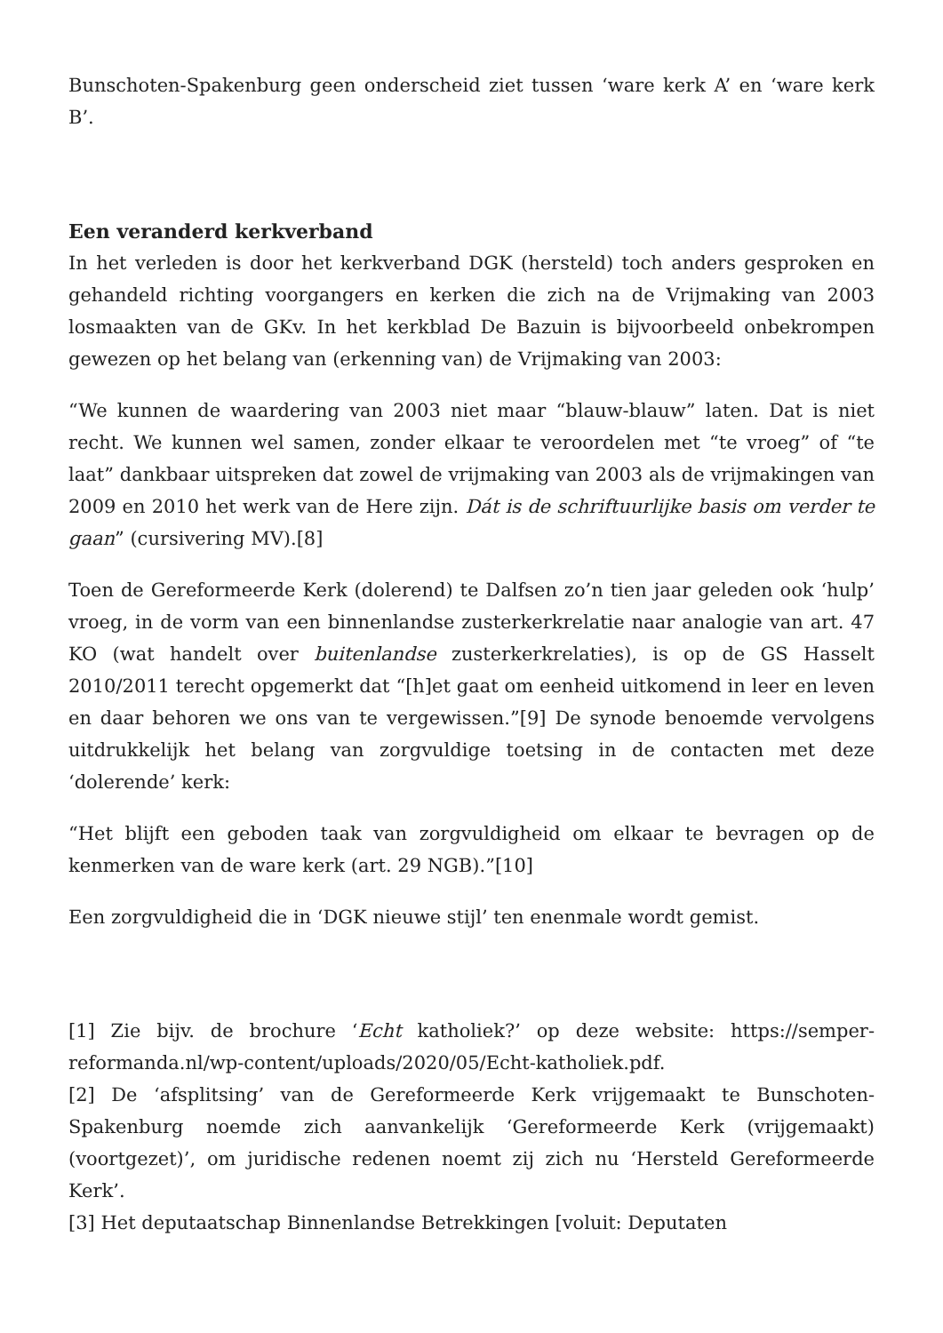Bunschoten-Spakenburg geen onderscheid ziet tussen ‘ware kerk A’ en ‘ware kerk B’.
Een veranderd kerkverband
In het verleden is door het kerkverband DGK (hersteld) toch anders gesproken en gehandeld richting voorgangers en kerken die zich na de Vrijmaking van 2003 losmaakten van de GKv. In het kerkblad De Bazuin is bijvoorbeeld onbekrompen gewezen op het belang van (erkenning van) de Vrijmaking van 2003:
“We kunnen de waardering van 2003 niet maar “blauw-blauw” laten. Dat is niet recht. We kunnen wel samen, zonder elkaar te veroordelen met “te vroeg” of “te laat” dankbaar uitspreken dat zowel de vrijmaking van 2003 als de vrijmakingen van 2009 en 2010 het werk van de Here zijn. Dát is de schriftuurlijke basis om verder te gaan” (cursivering MV).[8]
Toen de Gereformeerde Kerk (dolerend) te Dalfsen zo’n tien jaar geleden ook ‘hulp’ vroeg, in de vorm van een binnenlandse zusterkerkrelatie naar analogie van art. 47 KO (wat handelt over buitenlandse zusterkerkrelaties), is op de GS Hasselt 2010/2011 terecht opgemerkt dat “[h]et gaat om eenheid uitkomend in leer en leven en daar behoren we ons van te vergewissen.”[9] De synode benoemde vervolgens uitdrukkelijk het belang van zorgvuldige toetsing in de contacten met deze ‘dolerende’ kerk:
“Het blijft een geboden taak van zorgvuldigheid om elkaar te bevragen op de kenmerken van de ware kerk (art. 29 NGB).”[10]
Een zorgvuldigheid die in ‘DGK nieuwe stijl’ ten enenmale wordt gemist.
[1] Zie bijv. de brochure ‘Echt katholiek?’ op deze website: https://semper-reformanda.nl/wp-content/uploads/2020/05/Echt-katholiek.pdf.
[2] De ‘afsplitsing’ van de Gereformeerde Kerk vrijgemaakt te Bunschoten-Spakenburg noemde zich aanvankelijk ‘Gereformeerde Kerk (vrijgemaakt) (voortgezet)’, om juridische redenen noemt zij zich nu ‘Hersteld Gereformeerde Kerk’.
[3] Het deputaatschap Binnenlandse Betrekkingen [voluit: Deputaten